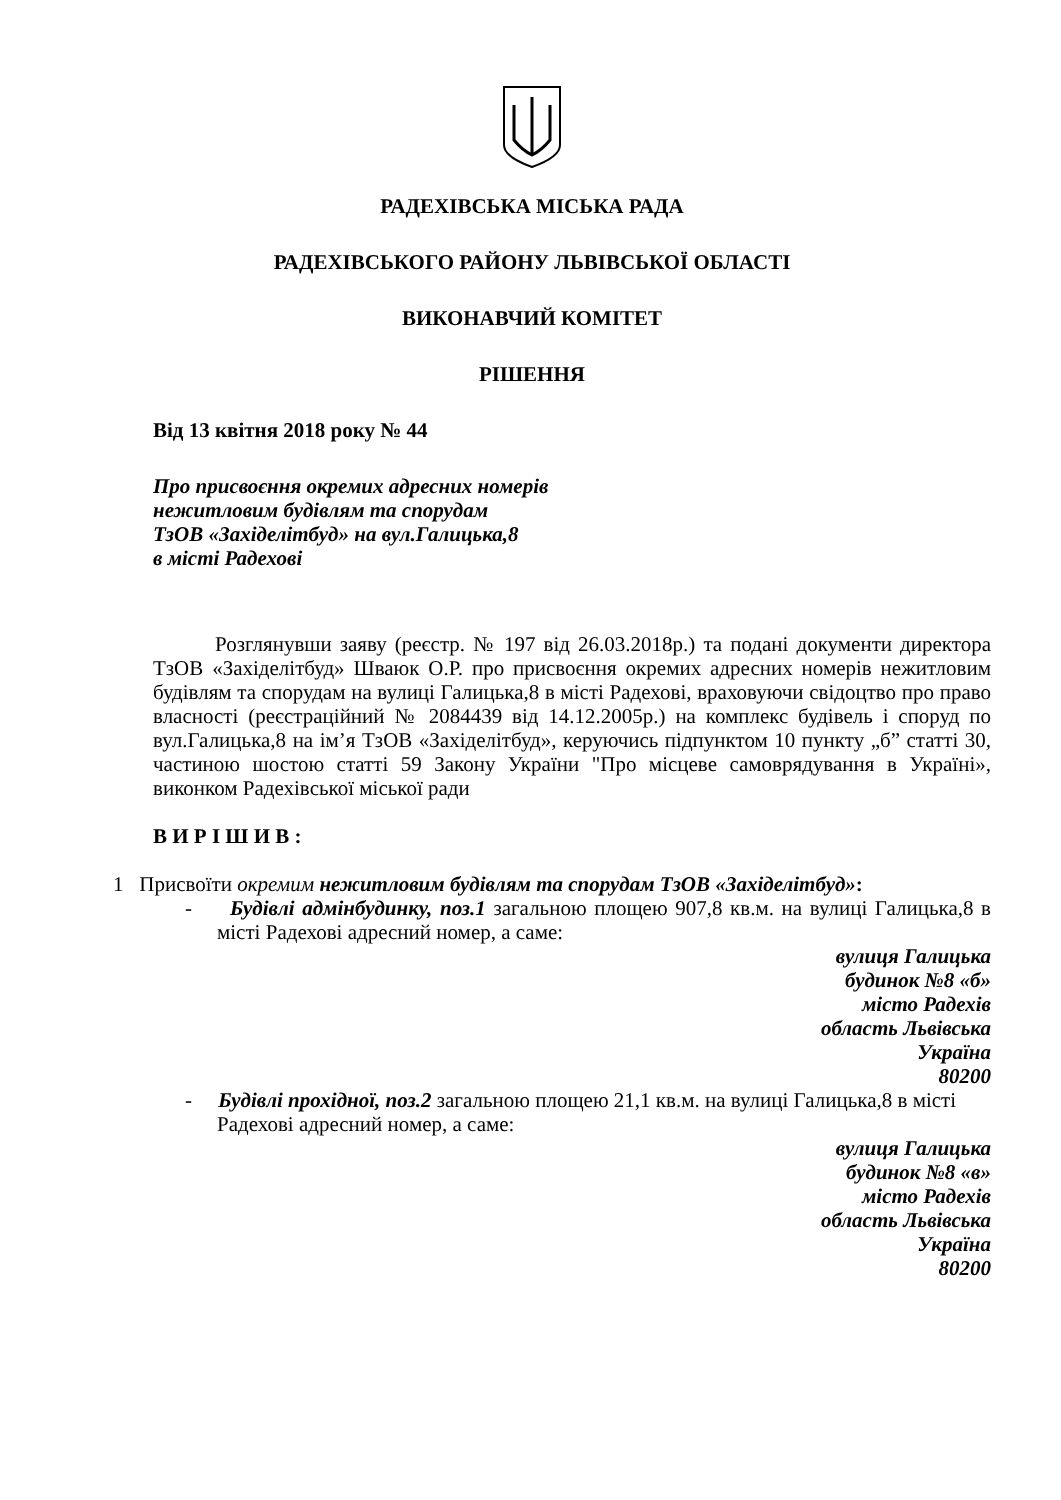РАДЕХІВСЬКА МІСЬКА РАДА
РАДЕХІВСЬКОГО РАЙОНУ ЛЬВІВСЬКОЇ ОБЛАСТІ
ВИКОНАВЧИЙ КОМІТЕТ
РІШЕННЯ
Від 13 квітня 2018 року № 44
Про присвоєння окремих адресних номерів
нежитловим будівлям та спорудам
ТзОВ «Західелітбуд» на вул.Галицька,8
в місті Радехові
Розглянувши заяву (реєстр. № 197 від 26.03.2018р.) та подані документи директора ТзОВ «Західелітбуд» Шваюк О.Р. про присвоєння окремих адресних номерів нежитловим будівлям та спорудам на вулиці Галицька,8 в місті Радехові, враховуючи свідоцтво про право власності (реєстраційний № 2084439 від 14.12.2005р.) на комплекс будівель і споруд по вул.Галицька,8 на ім’я ТзОВ «Західелітбуд», керуючись підпунктом 10 пункту „б” статті 30, частиною шостою статті 59 Закону України "Про місцеве самоврядування в Україні», виконком Радехівської міської ради
В И Р І Ш И В :
1 Присвоїти окремим нежитловим будівлям та спорудам ТзОВ «Західелітбуд»:
- Будівлі адмінбудинку, поз.1 загальною площею 907,8 кв.м. на вулиці Галицька,8 в місті Радехові адресний номер, а саме:
вулиця Галицька
будинок №8 «б»
місто Радехів
область Львівська
Україна
80200
- Будівлі прохідної, поз.2 загальною площею 21,1 кв.м. на вулиці Галицька,8 в місті Радехові адресний номер, а саме:
вулиця Галицька
будинок №8 «в»
місто Радехів
область Львівська
Україна
80200